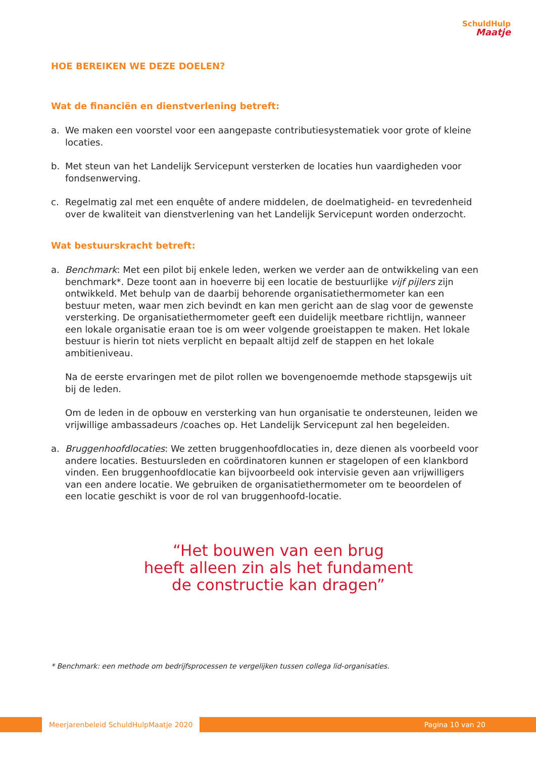SchuldHulp
Maatje
HOE BEREIKEN WE DEZE DOELEN?
Wat de financiën en dienstverlening betreft:
a. We maken een voorstel voor een aangepaste contributiesystematiek voor grote of kleine locaties.
b. Met steun van het Landelijk Servicepunt versterken de locaties hun vaardigheden voor fondsenwerving.
c. Regelmatig zal met een enquête of andere middelen, de doelmatigheid- en tevredenheid over de kwaliteit van dienstverlening van het Landelijk Servicepunt worden onderzocht.
Wat bestuurskracht betreft:
a. Benchmark: Met een pilot bij enkele leden, werken we verder aan de ontwikkeling van een benchmark*. Deze toont aan in hoeverre bij een locatie de bestuurlijke vijf pijlers zijn ontwikkeld. Met behulp van de daarbij behorende organisatiethermometer kan een bestuur meten, waar men zich bevindt en kan men gericht aan de slag voor de gewenste versterking. De organisatiethermometer geeft een duidelijk meetbare richtlijn, wanneer een lokale organisatie eraan toe is om weer volgende groeistappen te maken. Het lokale bestuur is hierin tot niets verplicht en bepaalt altijd zelf de stappen en het lokale ambitieniveau.
Na de eerste ervaringen met de pilot rollen we bovengenoemde methode stapsgewijs uit bij de leden.
Om de leden in de opbouw en versterking van hun organisatie te ondersteunen, leiden we vrijwillige ambassadeurs /coaches op. Het Landelijk Servicepunt zal hen begeleiden.
a. Bruggenhoofdlocaties: We zetten bruggenhoofdlocaties in, deze dienen als voorbeeld voor andere locaties. Bestuursleden en coördinatoren kunnen er stagelopen of een klankbord vinden. Een bruggenhoofdlocatie kan bijvoorbeeld ook intervisie geven aan vrijwilligers van een andere locatie. We gebruiken de organisatiethermometer om te beoordelen of een locatie geschikt is voor de rol van bruggenhoofd-locatie.
“Het bouwen van een brug
heeft alleen zin als het fundament
de constructie kan dragen”
* Benchmark: een methode om bedrijfsprocessen te vergelijken tussen collega lid-organisaties.
Meerjarenbeleid SchuldHulpMaatje 2020 Pagina 10 van 20